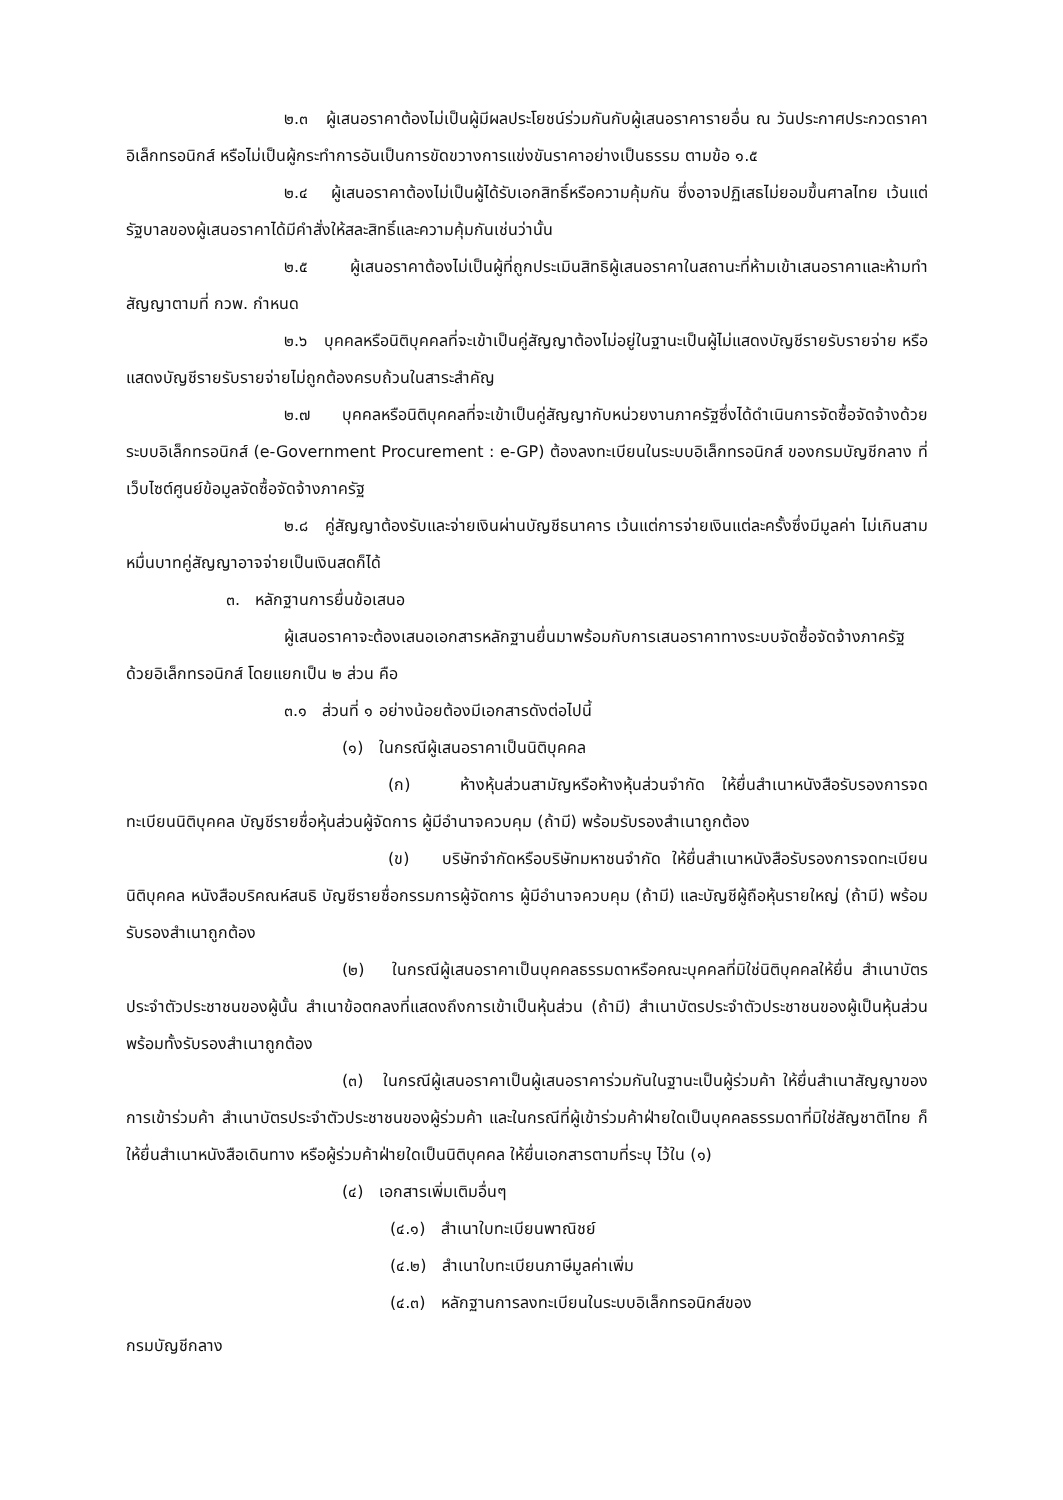๒.๓ ผู้เสนอราคาต้องไม่เป็นผู้มีผลประโยชน์ร่วมกันกับผู้เสนอราคารายอื่น ณ วันประกาศประกวดราคาอิเล็กทรอนิกส์ หรือไม่เป็นผู้กระทำการอันเป็นการขัดขวางการแข่งขันราคาอย่างเป็นธรรม ตามข้อ ๑.๕
๒.๔ ผู้เสนอราคาต้องไม่เป็นผู้ได้รับเอกสิทธิ์หรือความคุ้มกัน ซึ่งอาจปฏิเสธไม่ยอมขึ้นศาลไทย เว้นแต่รัฐบาลของผู้เสนอราคาได้มีคำสั่งให้สละสิทธิ์และความคุ้มกันเช่นว่านั้น
๒.๕ ผู้เสนอราคาต้องไม่เป็นผู้ที่ถูกประเมินสิทธิผู้เสนอราคาในสถานะที่ห้ามเข้าเสนอราคาและห้ามทำสัญญาตามที่ กวพ. กำหนด
๒.๖ บุคคลหรือนิติบุคคลที่จะเข้าเป็นคู่สัญญาต้องไม่อยู่ในฐานะเป็นผู้ไม่แสดงบัญชีรายรับรายจ่าย หรือแสดงบัญชีรายรับรายจ่ายไม่ถูกต้องครบถ้วนในสาระสำคัญ
๒.๗ บุคคลหรือนิติบุคคลที่จะเข้าเป็นคู่สัญญากับหน่วยงานภาครัฐซึ่งได้ดำเนินการจัดซื้อจัดจ้างด้วยระบบอิเล็กทรอนิกส์ (e-Government Procurement : e-GP) ต้องลงทะเบียนในระบบอิเล็กทรอนิกส์ ของกรมบัญชีกลาง ที่เว็บไซต์ศูนย์ข้อมูลจัดซื้อจัดจ้างภาครัฐ
๒.๘ คู่สัญญาต้องรับและจ่ายเงินผ่านบัญชีธนาคาร เว้นแต่การจ่ายเงินแต่ละครั้งซึ่งมีมูลค่า ไม่เกินสามหมื่นบาทคู่สัญญาอาจจ่ายเป็นเงินสดก็ได้
๓. หลักฐานการยื่นข้อเสนอ
ผู้เสนอราคาจะต้องเสนอเอกสารหลักฐานยื่นมาพร้อมกับการเสนอราคาทางระบบจัดซื้อจัดจ้างภาครัฐด้วยอิเล็กทรอนิกส์ โดยแยกเป็น ๒ ส่วน คือ
๓.๑ ส่วนที่ ๑ อย่างน้อยต้องมีเอกสารดังต่อไปนี้
(๑) ในกรณีผู้เสนอราคาเป็นนิติบุคคล
(ก) ห้างหุ้นส่วนสามัญหรือห้างหุ้นส่วนจำกัด ให้ยื่นสำเนาหนังสือรับรองการจดทะเบียนนิติบุคคล บัญชีรายชื่อหุ้นส่วนผู้จัดการ ผู้มีอำนาจควบคุม (ถ้ามี) พร้อมรับรองสำเนาถูกต้อง
(ข) บริษัทจำกัดหรือบริษัทมหาชนจำกัด ให้ยื่นสำเนาหนังสือรับรองการจดทะเบียนนิติบุคคล หนังสือบริคณห์สนธิ บัญชีรายชื่อกรรมการผู้จัดการ ผู้มีอำนาจควบคุม (ถ้ามี) และบัญชีผู้ถือหุ้นรายใหญ่ (ถ้ามี) พร้อมรับรองสำเนาถูกต้อง
(๒) ในกรณีผู้เสนอราคาเป็นบุคคลธรรมดาหรือคณะบุคคลที่มิใช่นิติบุคคลให้ยื่น สำเนาบัตรประจำตัวประชาชนของผู้นั้น สำเนาข้อตกลงที่แสดงถึงการเข้าเป็นหุ้นส่วน (ถ้ามี) สำเนาบัตรประจำตัวประชาชนของผู้เป็นหุ้นส่วน พร้อมทั้งรับรองสำเนาถูกต้อง
(๓) ในกรณีผู้เสนอราคาเป็นผู้เสนอราคาร่วมกันในฐานะเป็นผู้ร่วมค้า ให้ยื่นสำเนาสัญญาของการเข้าร่วมค้า สำเนาบัตรประจำตัวประชาชนของผู้ร่วมค้า และในกรณีที่ผู้เข้าร่วมค้าฝ่ายใดเป็นบุคคลธรรมดาที่มิใช่สัญชาติไทย ก็ให้ยื่นสำเนาหนังสือเดินทาง หรือผู้ร่วมค้าฝ่ายใดเป็นนิติบุคคล ให้ยื่นเอกสารตามที่ระบุ ไว้ใน (๑)
(๔) เอกสารเพิ่มเติมอื่นๆ
(๔.๑) สำเนาใบทะเบียนพาณิชย์
(๔.๒) สำเนาใบทะเบียนภาษีมูลค่าเพิ่ม
(๔.๓) หลักฐานการลงทะเบียนในระบบอิเล็กทรอนิกส์ของ
กรมบัญชีกลาง